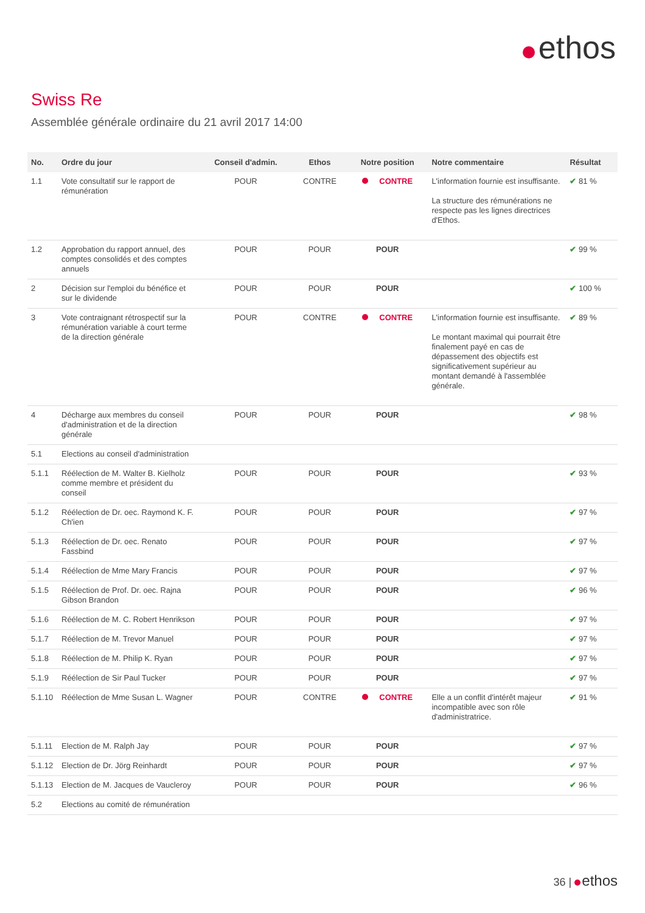ethos
Swiss Re
Assemblée générale ordinaire du 21 avril 2017 14:00
| No. | Ordre du jour | Conseil d'admin. | Ethos | Notre position | Notre commentaire | Résultat |
| --- | --- | --- | --- | --- | --- | --- |
| 1.1 | Vote consultatif sur le rapport de rémunération | POUR | CONTRE | CONTRE | L'information fournie est insuffisante. La structure des rémunérations ne respecte pas les lignes directrices d'Ethos. | ✔ 81 % |
| 1.2 | Approbation du rapport annuel, des comptes consolidés et des comptes annuels | POUR | POUR | POUR | | ✔ 99 % |
| 2 | Décision sur l'emploi du bénéfice et sur le dividende | POUR | POUR | POUR | | ✔ 100 % |
| 3 | Vote contraignant rétrospectif sur la rémunération variable à court terme de la direction générale | POUR | CONTRE | CONTRE | L'information fournie est insuffisante. Le montant maximal qui pourrait être finalement payé en cas de dépassement des objectifs est significativement supérieur au montant demandé à l'assemblée générale. | ✔ 89 % |
| 4 | Décharge aux membres du conseil d'administration et de la direction générale | POUR | POUR | POUR | | ✔ 98 % |
| 5.1 | Elections au conseil d'administration | | | | | |
| 5.1.1 | Réélection de M. Walter B. Kielholz comme membre et président du conseil | POUR | POUR | POUR | | ✔ 93 % |
| 5.1.2 | Réélection de Dr. oec. Raymond K. F. Ch'ien | POUR | POUR | POUR | | ✔ 97 % |
| 5.1.3 | Réélection de Dr. oec. Renato Fassbind | POUR | POUR | POUR | | ✔ 97 % |
| 5.1.4 | Réélection de Mme Mary Francis | POUR | POUR | POUR | | ✔ 97 % |
| 5.1.5 | Réélection de Prof. Dr. oec. Rajna Gibson Brandon | POUR | POUR | POUR | | ✔ 96 % |
| 5.1.6 | Réélection de M. C. Robert Henrikson | POUR | POUR | POUR | | ✔ 97 % |
| 5.1.7 | Réélection de M. Trevor Manuel | POUR | POUR | POUR | | ✔ 97 % |
| 5.1.8 | Réélection de M. Philip K. Ryan | POUR | POUR | POUR | | ✔ 97 % |
| 5.1.9 | Réélection de Sir Paul Tucker | POUR | POUR | POUR | | ✔ 97 % |
| 5.1.10 | Réélection de Mme Susan L. Wagner | POUR | CONTRE | CONTRE | Elle a un conflit d'intérêt majeur incompatible avec son rôle d'administratrice. | ✔ 91 % |
| 5.1.11 | Election de M. Ralph Jay | POUR | POUR | POUR | | ✔ 97 % |
| 5.1.12 | Election de Dr. Jörg Reinhardt | POUR | POUR | POUR | | ✔ 97 % |
| 5.1.13 | Election de M. Jacques de Vaucleroy | POUR | POUR | POUR | | ✔ 96 % |
| 5.2 | Elections au comité de rémunération | | | | | |
36 | ethos